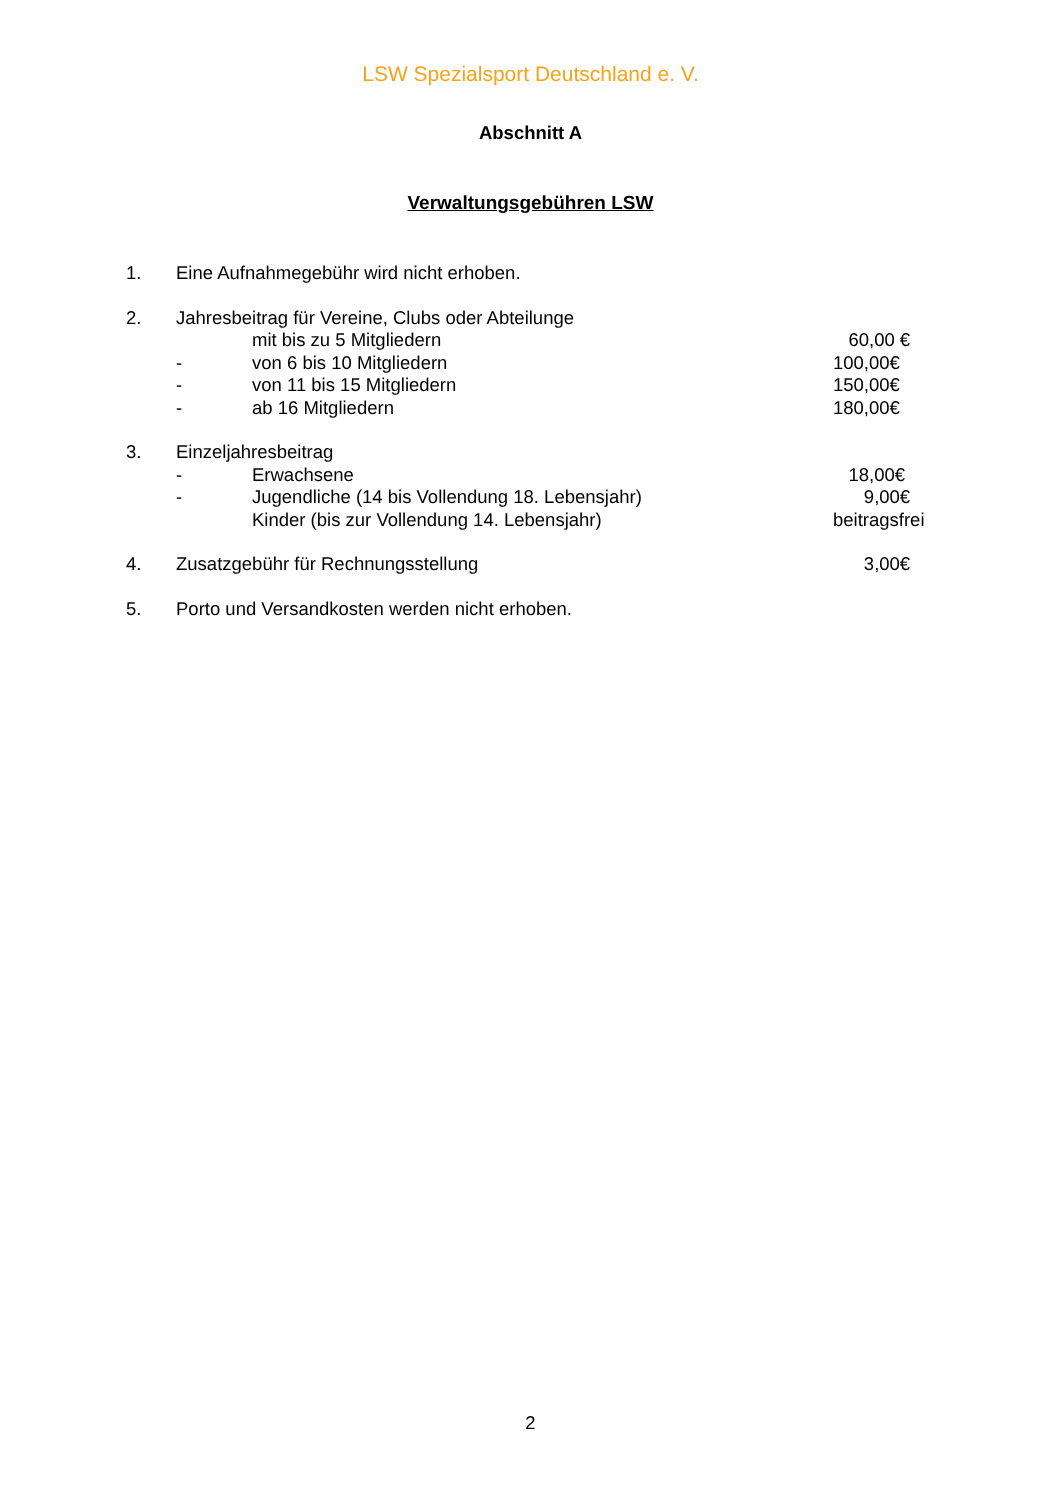LSW Spezialsport Deutschland e. V.
Abschnitt A
Verwaltungsgebühren LSW
1. Eine Aufnahmegebühr wird nicht erhoben.
2. Jahresbeitrag für Vereine, Clubs oder Abteilunge
mit bis zu 5 Mitgliedern 60,00 €
- von 6 bis 10 Mitgliedern 100,00€
- von 11 bis 15 Mitgliedern 150,00€
- ab 16 Mitgliedern 180,00€
3. Einzeljahresbeitrag
- Erwachsene 18,00€
- Jugendliche (14 bis Vollendung 18. Lebensjahr) 9,00€
Kinder (bis zur Vollendung 14. Lebensjahr) beitragsfrei
4. Zusatzgebühr für Rechnungsstellung 3,00€
5. Porto und Versandkosten werden nicht erhoben.
2